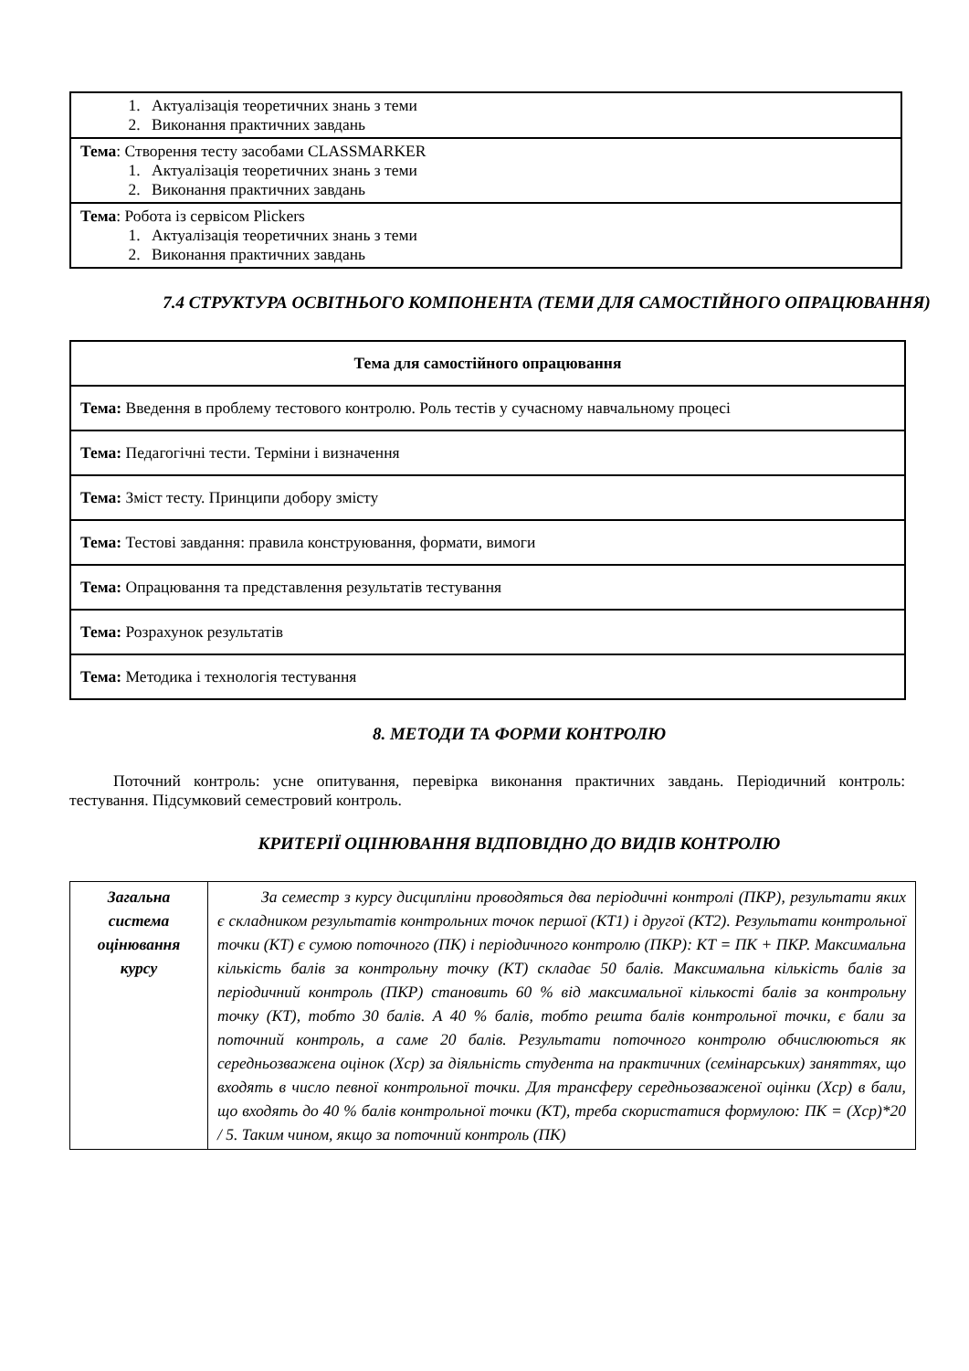| 1. Актуалізація теоретичних знань з теми 2. Виконання практичних завдань |
| Тема : Створення тесту засобами CLASSMARKER 1. Актуалізація теоретичних знань з теми 2. Виконання практичних завдань |
| Тема : Робота із сервісом Plickers 1. Актуалізація теоретичних знань з теми 2. Виконання практичних завдань |
7.4 СТРУКТУРА ОСВІТНЬОГО КОМПОНЕНТА (ТЕМИ ДЛЯ САМОСТІЙНОГО ОПРАЦЮВАННЯ)
| Тема для самостійного опрацювання |
| --- |
| Тема: Введення в проблему тестового контролю. Роль тестів у сучасному навчальному процесі |
| Тема: Педагогічні тести. Терміни і визначення |
| Тема: Зміст тесту. Принципи добору змісту |
| Тема: Тестові завдання: правила конструювання, формати, вимоги |
| Тема: Опрацювання та представлення результатів тестування |
| Тема: Розрахунок результатів |
| Тема: Методика і технологія тестування |
8. МЕТОДИ ТА ФОРМИ КОНТРОЛЮ
Поточний контроль: усне опитування, перевірка виконання практичних завдань. Періодичний контроль: тестування. Підсумковий семестровий контроль.
КРИТЕРІЇ ОЦІНЮВАННЯ ВІДПОВІДНО ДО ВИДІВ КОНТРОЛЮ
| Загальна система оцінювання курсу | За семестр з курсу дисципліни проводяться два періодичні контролі (ПКР), результати яких є складником результатів контрольних точок першої (КТ1) і другої (КТ2). Результати контрольної точки (КТ) є сумою поточного (ПК) і періодичного контролю (ПКР): КТ = ПК + ПКР. Максимальна кількість балів за контрольну точку (КТ) складає 50 балів. Максимальна кількість балів за періодичний контроль (ПКР) становить 60 % від максимальної кількості балів за контрольну точку (КТ), тобто 30 балів. А 40 % балів, тобто решта балів контрольної точки, є бали за поточний контроль, а саме 20 балів. Результати поточного контролю обчислюються як середньозважена оцінок (Хср) за діяльність студента на практичних (семінарських) заняттях, що входять в число певної контрольної точки. Для трансферу середньозваженої оцінки (Хср) в бали, що входять до 40 % балів контрольної точки (КТ), треба скористатися формулою: ПК = (Хср)*20 / 5. Таким чином, якщо за поточний контроль (ПК) |